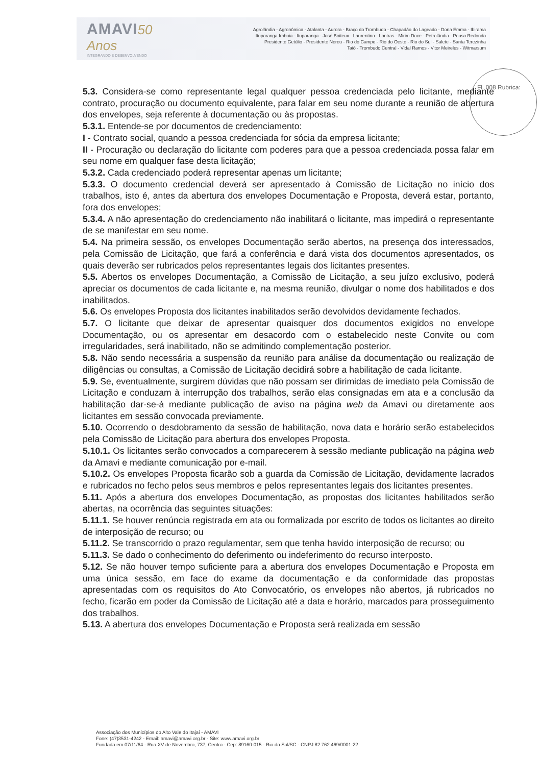AMAVI 50 Anos
INTEGRANDO E DESENVOLVENDO
Agrolândia - Agronômica - Atalanta - Aurora - Braço do Trombudo - Chapadão do Lageado - Dona Emma - Ibirama
Ituporanga Imbuia - Ituporanga - José Boiteux - Laurentino - Lontras - Mirim Doce - Petrolândia - Pouso Redondo
Presidente Getúlio - Presidente Nereu - Rio do Campo - Rio do Oeste - Rio do Sul - Salete - Santa Terezinha
Taió - Trombudo Central - Vidal Ramos - Vitor Meireles - Witmarsum
Fl. 008 Rubrica:
5.3. Considera-se como representante legal qualquer pessoa credenciada pelo licitante, mediante contrato, procuração ou documento equivalente, para falar em seu nome durante a reunião de abertura dos envelopes, seja referente à documentação ou às propostas.
5.3.1. Entende-se por documentos de credenciamento:
I - Contrato social, quando a pessoa credenciada for sócia da empresa licitante;
II - Procuração ou declaração do licitante com poderes para que a pessoa credenciada possa falar em seu nome em qualquer fase desta licitação;
5.3.2. Cada credenciado poderá representar apenas um licitante;
5.3.3. O documento credencial deverá ser apresentado à Comissão de Licitação no início dos trabalhos, isto é, antes da abertura dos envelopes Documentação e Proposta, deverá estar, portanto, fora dos envelopes;
5.3.4. A não apresentação do credenciamento não inabilitará o licitante, mas impedirá o representante de se manifestar em seu nome.
5.4. Na primeira sessão, os envelopes Documentação serão abertos, na presença dos interessados, pela Comissão de Licitação, que fará a conferência e dará vista dos documentos apresentados, os quais deverão ser rubricados pelos representantes legais dos licitantes presentes.
5.5. Abertos os envelopes Documentação, a Comissão de Licitação, a seu juízo exclusivo, poderá apreciar os documentos de cada licitante e, na mesma reunião, divulgar o nome dos habilitados e dos inabilitados.
5.6. Os envelopes Proposta dos licitantes inabilitados serão devolvidos devidamente fechados.
5.7. O licitante que deixar de apresentar quaisquer dos documentos exigidos no envelope Documentação, ou os apresentar em desacordo com o estabelecido neste Convite ou com irregularidades, será inabilitado, não se admitindo complementação posterior.
5.8. Não sendo necessária a suspensão da reunião para análise da documentação ou realização de diligências ou consultas, a Comissão de Licitação decidirá sobre a habilitação de cada licitante.
5.9. Se, eventualmente, surgirem dúvidas que não possam ser dirimidas de imediato pela Comissão de Licitação e conduzam à interrupção dos trabalhos, serão elas consignadas em ata e a conclusão da habilitação dar-se-á mediante publicação de aviso na página web da Amavi ou diretamente aos licitantes em sessão convocada previamente.
5.10. Ocorrendo o desdobramento da sessão de habilitação, nova data e horário serão estabelecidos pela Comissão de Licitação para abertura dos envelopes Proposta.
5.10.1. Os licitantes serão convocados a comparecerem à sessão mediante publicação na página web da Amavi e mediante comunicação por e-mail.
5.10.2. Os envelopes Proposta ficarão sob a guarda da Comissão de Licitação, devidamente lacrados e rubricados no fecho pelos seus membros e pelos representantes legais dos licitantes presentes.
5.11. Após a abertura dos envelopes Documentação, as propostas dos licitantes habilitados serão abertas, na ocorrência das seguintes situações:
5.11.1. Se houver renúncia registrada em ata ou formalizada por escrito de todos os licitantes ao direito de interposição de recurso; ou
5.11.2. Se transcorrido o prazo regulamentar, sem que tenha havido interposição de recurso; ou
5.11.3. Se dado o conhecimento do deferimento ou indeferimento do recurso interposto.
5.12. Se não houver tempo suficiente para a abertura dos envelopes Documentação e Proposta em uma única sessão, em face do exame da documentação e da conformidade das propostas apresentadas com os requisitos do Ato Convocatório, os envelopes não abertos, já rubricados no fecho, ficarão em poder da Comissão de Licitação até a data e horário, marcados para prosseguimento dos trabalhos.
5.13. A abertura dos envelopes Documentação e Proposta será realizada em sessão
Associação dos Municípios do Alto Vale do Itajaí - AMAVI
Fone: (47)3531-4242 - Email: amavi@amavi.org.br - Site: www.amavi.org.br
Fundada em 07/11/64 - Rua XV de Novembro, 737, Centro - Cep: 89160-015 - Rio do Sul/SC - CNPJ 82.762.469/0001-22